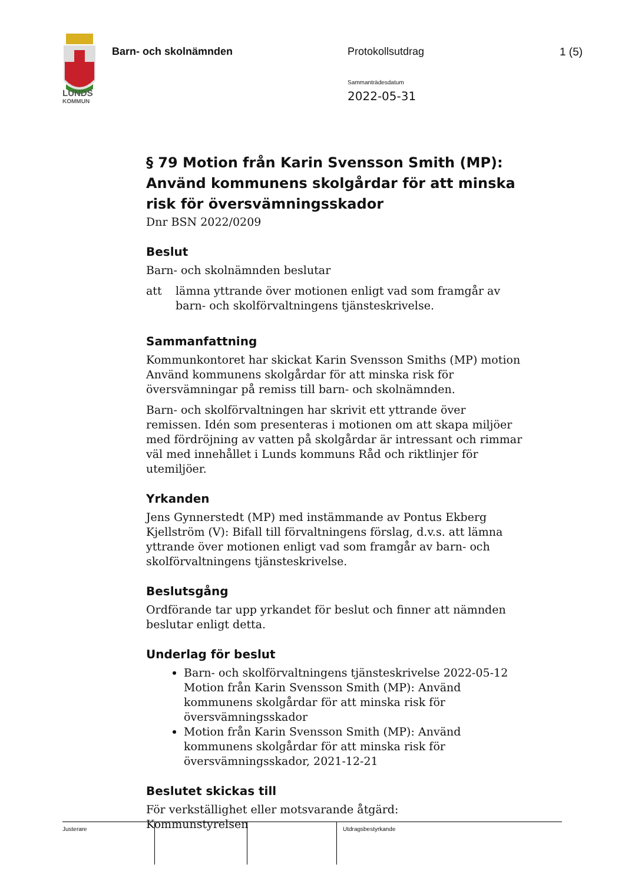LUNDS
KOMMUN
Barn- och skolnämnden Protokollsutdrag
Sammanträdesdatum
2022-05-31
1 (5)
§ 79 Motion från Karin Svensson Smith (MP): Använd kommunens skolgårdar för att minska risk för översvämningsskador
Dnr BSN 2022/0209
Beslut
Barn- och skolnämnden beslutar
att lämna yttrande över motionen enligt vad som framgår av barn- och skolförvaltningens tjänsteskrivelse.
Sammanfattning
Kommunkontoret har skickat Karin Svensson Smiths (MP) motion Använd kommunens skolgårdar för att minska risk för översvämningar på remiss till barn- och skolnämnden.
Barn- och skolförvaltningen har skrivit ett yttrande över remissen. Idén som presenteras i motionen om att skapa miljöer med fördröjning av vatten på skolgårdar är intressant och rimmar väl med innehållet i Lunds kommuns Råd och riktlinjer för utemiljöer.
Yrkanden
Jens Gynnerstedt (MP) med instämmande av Pontus Ekberg Kjellström (V): Bifall till förvaltningens förslag, d.v.s. att lämna yttrande över motionen enligt vad som framgår av barn- och skolförvaltningens tjänsteskrivelse.
Beslutsgång
Ordförande tar upp yrkandet för beslut och finner att nämnden beslutar enligt detta.
Underlag för beslut
Barn- och skolförvaltningens tjänsteskrivelse 2022-05-12 Motion från Karin Svensson Smith (MP): Använd kommunens skolgårdar för att minska risk för översvämningsskador
Motion från Karin Svensson Smith (MP): Använd kommunens skolgårdar för att minska risk för översvämningsskador, 2021-12-21
Beslutet skickas till
För verkställighet eller motsvarande åtgärd:
Kommunstyrelsen
Justerare Utdragsbestyrkande